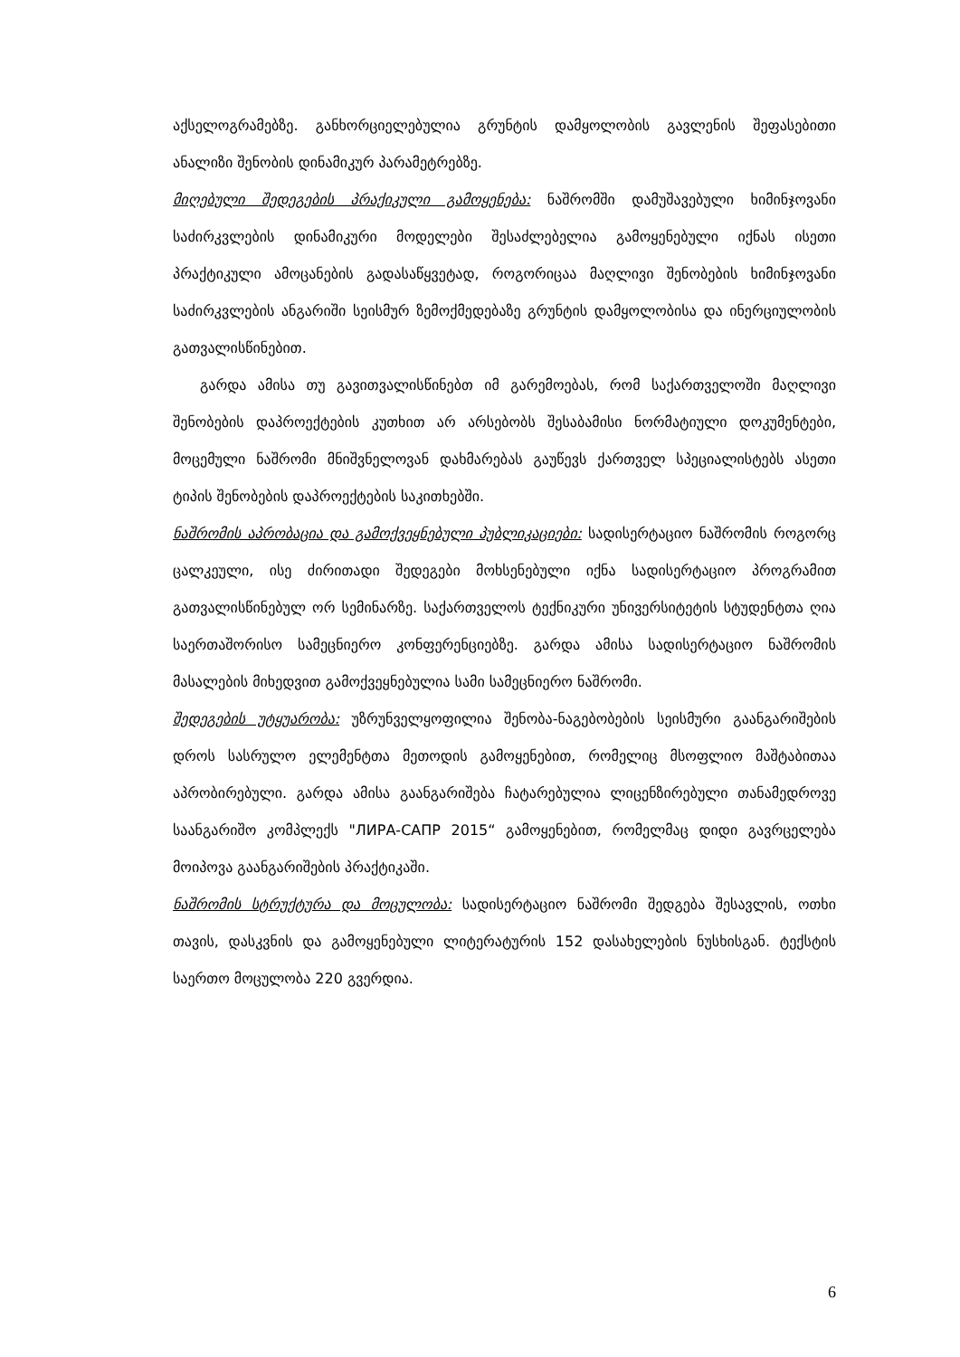აქსელოგრამებზე. განხორციელებულია გრუნტის დამყოლობის გავლენის შეფასებითი ანალიზი შენობის დინამიკურ პარამეტრებზე.
მიღებული შედეგების პრაქიკული გამოყენება: ნაშრომში დამუშავებული ხიმინჯოვანი საძირკვლების დინამიკური მოდელები შესაძლებელია გამოყენებული იქნას ისეთი პრაქტიკული ამოცანების გადასაწყვეტად, როგორიცაა მაღლივი შენობების ხიმინჯოვანი საძირკვლების ანგარიში სეისმურ ზემოქმედებაზე გრუნტის დამყოლობისა და ინერციულობის გათვალისწინებით.
გარდა ამისა თუ გავითვალისწინებთ იმ გარემოებას, რომ საქართველოში მაღლივი შენობების დაპროექტების კუთხით არ არსებობს შესაბამისი ნორმატიული დოკუმენტები, მოცემული ნაშრომი მნიშვნელოვან დახმარებას გაუწევს ქართველ სპეციალისტებს ასეთი ტიპის შენობების დაპროექტების საკითხებში.
ნაშრომის აპრობაცია და გამოქვეყნებული პუბლიკაციები: სადისერტაციო ნაშრომის როგორც ცალკეული, ისე ძირითადი შედეგები მოხსენებული იქნა სადისერტაციო პროგრამით გათვალისწინებულ ორ სემინარზე. საქართველოს ტექნიკური უნივერსიტეტის სტუდენტთა ღია საერთაშორისო სამეცნიერო კონფერენციებზე. გარდა ამისა სადისერტაციო ნაშრომის მასალების მიხედვით გამოქვეყნებულია სამი სამეცნიერო ნაშრომი.
შედეგების უტყუარობა: უზრუნველყოფილია შენობა-ნაგებობების სეისმური გაანგარიშების დროს სასრულო ელემენტთა მეთოდის გამოყენებით, რომელიც მსოფლიო მაშტაბითაა აპრობირებული. გარდა ამისა გაანგარიშება ჩატარებულია ლიცენზირებული თანამედროვე საანგარიშო კომპლექს "ЛИРА-САПР 2015“ გამოყენებით, რომელმაც დიდი გავრცელება მოიპოვა გაანგარიშების პრაქტიკაში.
ნაშრომის სტრუქტურა და მოცულობა: სადისერტაციო ნაშრომი შედგება შესავლის, ოთხი თავის, დასკვნის და გამოყენებული ლიტერატურის 152 დასახელების ნუსხისგან. ტექსტის საერთო მოცულობა 220 გვერდია.
6